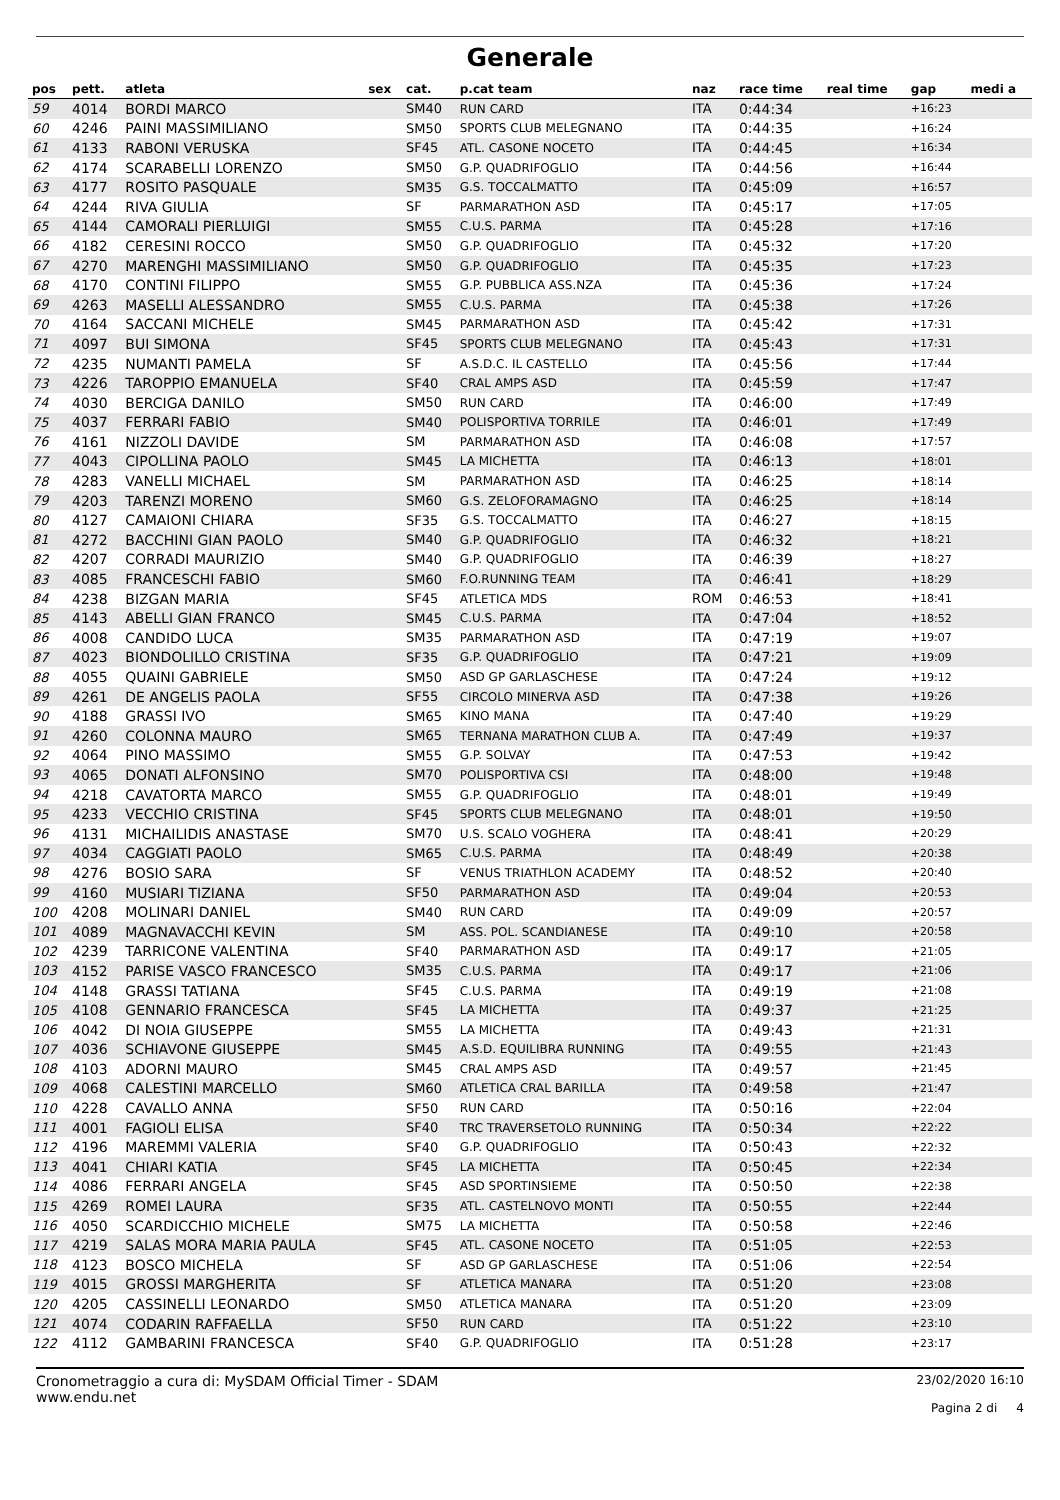Generale
| pos | pett. | atleta | sex | cat. | p.cat team | naz | race time | real time | gap | medi a |
| --- | --- | --- | --- | --- | --- | --- | --- | --- | --- | --- |
| 59 | 4014 | BORDI MARCO | | SM40 | RUN CARD | ITA | 0:44:34 | | +16:23 | |
| 60 | 4246 | PAINI MASSIMILIANO | | SM50 | SPORTS CLUB MELEGNANO | ITA | 0:44:35 | | +16:24 | |
| 61 | 4133 | RABONI VERUSKA | | SF45 | ATL. CASONE NOCETO | ITA | 0:44:45 | | +16:34 | |
| 62 | 4174 | SCARABELLI LORENZO | | SM50 | G.P. QUADRIFOGLIO | ITA | 0:44:56 | | +16:44 | |
| 63 | 4177 | ROSITO PASQUALE | | SM35 | G.S. TOCCALMATTO | ITA | 0:45:09 | | +16:57 | |
| 64 | 4244 | RIVA GIULIA | | SF | PARMARATHON ASD | ITA | 0:45:17 | | +17:05 | |
| 65 | 4144 | CAMORALI PIERLUIGI | | SM55 | C.U.S. PARMA | ITA | 0:45:28 | | +17:16 | |
| 66 | 4182 | CERESINI ROCCO | | SM50 | G.P. QUADRIFOGLIO | ITA | 0:45:32 | | +17:20 | |
| 67 | 4270 | MARENGHI MASSIMILIANO | | SM50 | G.P. QUADRIFOGLIO | ITA | 0:45:35 | | +17:23 | |
| 68 | 4170 | CONTINI FILIPPO | | SM55 | G.P. PUBBLICA ASS.NZA | ITA | 0:45:36 | | +17:24 | |
| 69 | 4263 | MASELLI ALESSANDRO | | SM55 | C.U.S. PARMA | ITA | 0:45:38 | | +17:26 | |
| 70 | 4164 | SACCANI MICHELE | | SM45 | PARMARATHON ASD | ITA | 0:45:42 | | +17:31 | |
| 71 | 4097 | BUI SIMONA | | SF45 | SPORTS CLUB MELEGNANO | ITA | 0:45:43 | | +17:31 | |
| 72 | 4235 | NUMANTI PAMELA | | SF | A.S.D.C. IL CASTELLO | ITA | 0:45:56 | | +17:44 | |
| 73 | 4226 | TAROPPIO EMANUELA | | SF40 | CRAL AMPS ASD | ITA | 0:45:59 | | +17:47 | |
| 74 | 4030 | BERCIGA DANILO | | SM50 | RUN CARD | ITA | 0:46:00 | | +17:49 | |
| 75 | 4037 | FERRARI FABIO | | SM40 | POLISPORTIVA TORRILE | ITA | 0:46:01 | | +17:49 | |
| 76 | 4161 | NIZZOLI DAVIDE | | SM | PARMARATHON ASD | ITA | 0:46:08 | | +17:57 | |
| 77 | 4043 | CIPOLLINA PAOLO | | SM45 | LA MICHETTA | ITA | 0:46:13 | | +18:01 | |
| 78 | 4283 | VANELLI MICHAEL | | SM | PARMARATHON ASD | ITA | 0:46:25 | | +18:14 | |
| 79 | 4203 | TARENZI MORENO | | SM60 | G.S. ZELOFORAMAGNO | ITA | 0:46:25 | | +18:14 | |
| 80 | 4127 | CAMAIONI CHIARA | | SF35 | G.S. TOCCALMATTO | ITA | 0:46:27 | | +18:15 | |
| 81 | 4272 | BACCHINI GIAN PAOLO | | SM40 | G.P. QUADRIFOGLIO | ITA | 0:46:32 | | +18:21 | |
| 82 | 4207 | CORRADI MAURIZIO | | SM40 | G.P. QUADRIFOGLIO | ITA | 0:46:39 | | +18:27 | |
| 83 | 4085 | FRANCESCHI FABIO | | SM60 | F.O.RUNNING TEAM | ITA | 0:46:41 | | +18:29 | |
| 84 | 4238 | BIZGAN MARIA | | SF45 | ATLETICA MDS | ROM | 0:46:53 | | +18:41 | |
| 85 | 4143 | ABELLI GIAN FRANCO | | SM45 | C.U.S. PARMA | ITA | 0:47:04 | | +18:52 | |
| 86 | 4008 | CANDIDO LUCA | | SM35 | PARMARATHON ASD | ITA | 0:47:19 | | +19:07 | |
| 87 | 4023 | BIONDOLILLO CRISTINA | | SF35 | G.P. QUADRIFOGLIO | ITA | 0:47:21 | | +19:09 | |
| 88 | 4055 | QUAINI GABRIELE | | SM50 | ASD GP GARLASCHESE | ITA | 0:47:24 | | +19:12 | |
| 89 | 4261 | DE ANGELIS PAOLA | | SF55 | CIRCOLO MINERVA ASD | ITA | 0:47:38 | | +19:26 | |
| 90 | 4188 | GRASSI IVO | | SM65 | KINO MANA | ITA | 0:47:40 | | +19:29 | |
| 91 | 4260 | COLONNA MAURO | | SM65 | TERNANA MARATHON CLUB A. | ITA | 0:47:49 | | +19:37 | |
| 92 | 4064 | PINO MASSIMO | | SM55 | G.P. SOLVAY | ITA | 0:47:53 | | +19:42 | |
| 93 | 4065 | DONATI ALFONSINO | | SM70 | POLISPORTIVA CSI | ITA | 0:48:00 | | +19:48 | |
| 94 | 4218 | CAVATORTA MARCO | | SM55 | G.P. QUADRIFOGLIO | ITA | 0:48:01 | | +19:49 | |
| 95 | 4233 | VECCHIO CRISTINA | | SF45 | SPORTS CLUB MELEGNANO | ITA | 0:48:01 | | +19:50 | |
| 96 | 4131 | MICHAILIDIS ANASTASE | | SM70 | U.S. SCALO VOGHERA | ITA | 0:48:41 | | +20:29 | |
| 97 | 4034 | CAGGIATI PAOLO | | SM65 | C.U.S. PARMA | ITA | 0:48:49 | | +20:38 | |
| 98 | 4276 | BOSIO SARA | | SF | VENUS TRIATHLON ACADEMY | ITA | 0:48:52 | | +20:40 | |
| 99 | 4160 | MUSIARI TIZIANA | | SF50 | PARMARATHON ASD | ITA | 0:49:04 | | +20:53 | |
| 100 | 4208 | MOLINARI DANIEL | | SM40 | RUN CARD | ITA | 0:49:09 | | +20:57 | |
| 101 | 4089 | MAGNAVACCHI KEVIN | | SM | ASS. POL. SCANDIANESE | ITA | 0:49:10 | | +20:58 | |
| 102 | 4239 | TARRICONE VALENTINA | | SF40 | PARMARATHON ASD | ITA | 0:49:17 | | +21:05 | |
| 103 | 4152 | PARISE VASCO FRANCESCO | | SM35 | C.U.S. PARMA | ITA | 0:49:17 | | +21:06 | |
| 104 | 4148 | GRASSI TATIANA | | SF45 | C.U.S. PARMA | ITA | 0:49:19 | | +21:08 | |
| 105 | 4108 | GENNARIO FRANCESCA | | SF45 | LA MICHETTA | ITA | 0:49:37 | | +21:25 | |
| 106 | 4042 | DI NOIA GIUSEPPE | | SM55 | LA MICHETTA | ITA | 0:49:43 | | +21:31 | |
| 107 | 4036 | SCHIAVONE GIUSEPPE | | SM45 | A.S.D. EQUILIBRA RUNNING | ITA | 0:49:55 | | +21:43 | |
| 108 | 4103 | ADORNI MAURO | | SM45 | CRAL AMPS ASD | ITA | 0:49:57 | | +21:45 | |
| 109 | 4068 | CALESTINI MARCELLO | | SM60 | ATLETICA CRAL BARILLA | ITA | 0:49:58 | | +21:47 | |
| 110 | 4228 | CAVALLO ANNA | | SF50 | RUN CARD | ITA | 0:50:16 | | +22:04 | |
| 111 | 4001 | FAGIOLI ELISA | | SF40 | TRC TRAVERSETOLO RUNNING | ITA | 0:50:34 | | +22:22 | |
| 112 | 4196 | MAREMMI VALERIA | | SF40 | G.P. QUADRIFOGLIO | ITA | 0:50:43 | | +22:32 | |
| 113 | 4041 | CHIARI KATIA | | SF45 | LA MICHETTA | ITA | 0:50:45 | | +22:34 | |
| 114 | 4086 | FERRARI ANGELA | | SF45 | ASD SPORTINSIEME | ITA | 0:50:50 | | +22:38 | |
| 115 | 4269 | ROMEI LAURA | | SF35 | ATL. CASTELNOVO MONTI | ITA | 0:50:55 | | +22:44 | |
| 116 | 4050 | SCARDICCHIO MICHELE | | SM75 | LA MICHETTA | ITA | 0:50:58 | | +22:46 | |
| 117 | 4219 | SALAS MORA MARIA PAULA | | SF45 | ATL. CASONE NOCETO | ITA | 0:51:05 | | +22:53 | |
| 118 | 4123 | BOSCO MICHELA | | SF | ASD GP GARLASCHESE | ITA | 0:51:06 | | +22:54 | |
| 119 | 4015 | GROSSI MARGHERITA | | SF | ATLETICA MANARA | ITA | 0:51:20 | | +23:08 | |
| 120 | 4205 | CASSINELLI LEONARDO | | SM50 | ATLETICA MANARA | ITA | 0:51:20 | | +23:09 | |
| 121 | 4074 | CODARIN RAFFAELLA | | SF50 | RUN CARD | ITA | 0:51:22 | | +23:10 | |
| 122 | 4112 | GAMBARINI FRANCESCA | | SF40 | G.P. QUADRIFOGLIO | ITA | 0:51:28 | | +23:17 | |
Cronometraggio a cura di: MySDAM Official Timer - SDAM
www.endu.net
23/02/2020 16:10
Pagina 2 di 4